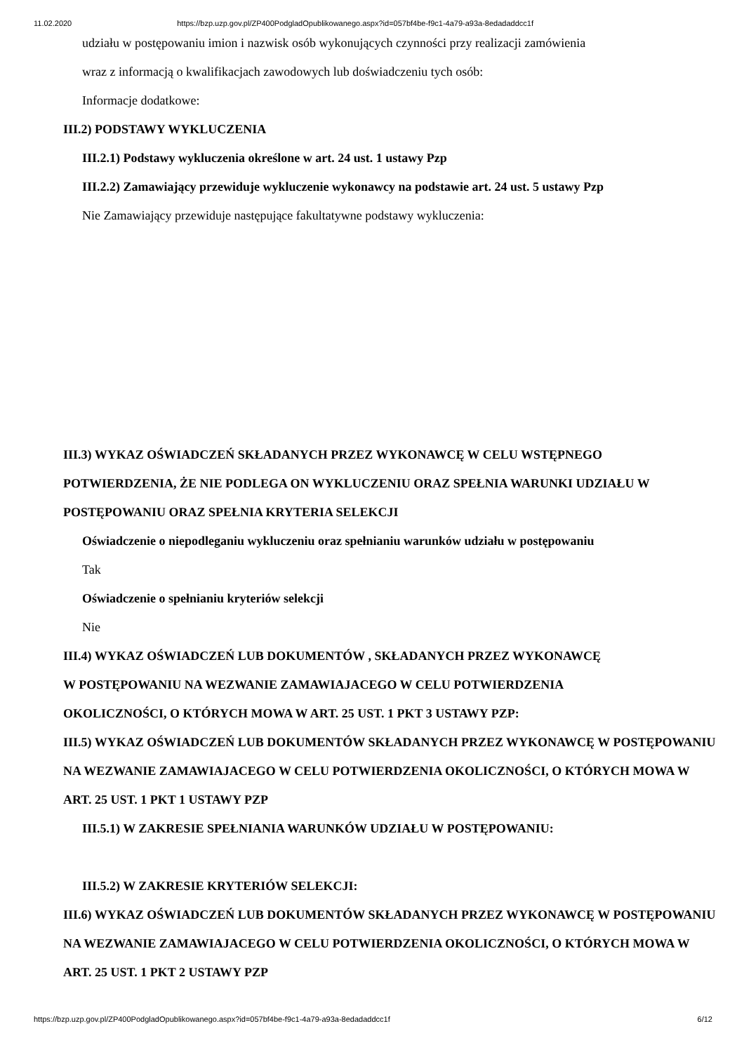11.02.2020 https://bzp.uzp.gov.pl/ZP400PodgladOpublikowanego.aspx?id=057bf4be-f9c1-4a79-a93a-8edadaddcc1f
udziału w postępowaniu imion i nazwisk osób wykonujących czynności przy realizacji zamówienia
wraz z informacją o kwalifikacjach zawodowych lub doświadczeniu tych osób:
Informacje dodatkowe:
III.2) PODSTAWY WYKLUCZENIA
III.2.1) Podstawy wykluczenia określone w art. 24 ust. 1 ustawy Pzp
III.2.2) Zamawiający przewiduje wykluczenie wykonawcy na podstawie art. 24 ust. 5 ustawy Pzp
Nie Zamawiający przewiduje następujące fakultatywne podstawy wykluczenia:
III.3) WYKAZ OŚWIADCZEŃ SKŁADANYCH PRZEZ WYKONAWCĘ W CELU WSTĘPNEGO POTWIERDZENIA, ŻE NIE PODLEGA ON WYKLUCZENIU ORAZ SPEŁNIA WARUNKI UDZIAŁU W POSTĘPOWANIU ORAZ SPEŁNIA KRYTERIA SELEKCJI
Oświadczenie o niepodleganiu wykluczeniu oraz spełnianiu warunków udziału w postępowaniu
Tak
Oświadczenie o spełnianiu kryteriów selekcji
Nie
III.4) WYKAZ OŚWIADCZEŃ LUB DOKUMENTÓW , SKŁADANYCH PRZEZ WYKONAWCĘ W POSTĘPOWANIU NA WEZWANIE ZAMAWIAJACEGO W CELU POTWIERDZENIA OKOLICZNOŚCI, O KTÓRYCH MOWA W ART. 25 UST. 1 PKT 3 USTAWY PZP:
III.5) WYKAZ OŚWIADCZEŃ LUB DOKUMENTÓW SKŁADANYCH PRZEZ WYKONAWCĘ W POSTĘPOWANIU NA WEZWANIE ZAMAWIAJACEGO W CELU POTWIERDZENIA OKOLICZNOŚCI, O KTÓRYCH MOWA W ART. 25 UST. 1 PKT 1 USTAWY PZP
III.5.1) W ZAKRESIE SPEŁNIANIA WARUNKÓW UDZIAŁU W POSTĘPOWANIU:
III.5.2) W ZAKRESIE KRYTERIÓW SELEKCJI:
III.6) WYKAZ OŚWIADCZEŃ LUB DOKUMENTÓW SKŁADANYCH PRZEZ WYKONAWCĘ W POSTĘPOWANIU NA WEZWANIE ZAMAWIAJACEGO W CELU POTWIERDZENIA OKOLICZNOŚCI, O KTÓRYCH MOWA W ART. 25 UST. 1 PKT 2 USTAWY PZP
https://bzp.uzp.gov.pl/ZP400PodgladOpublikowanego.aspx?id=057bf4be-f9c1-4a79-a93a-8edadaddcc1f 6/12